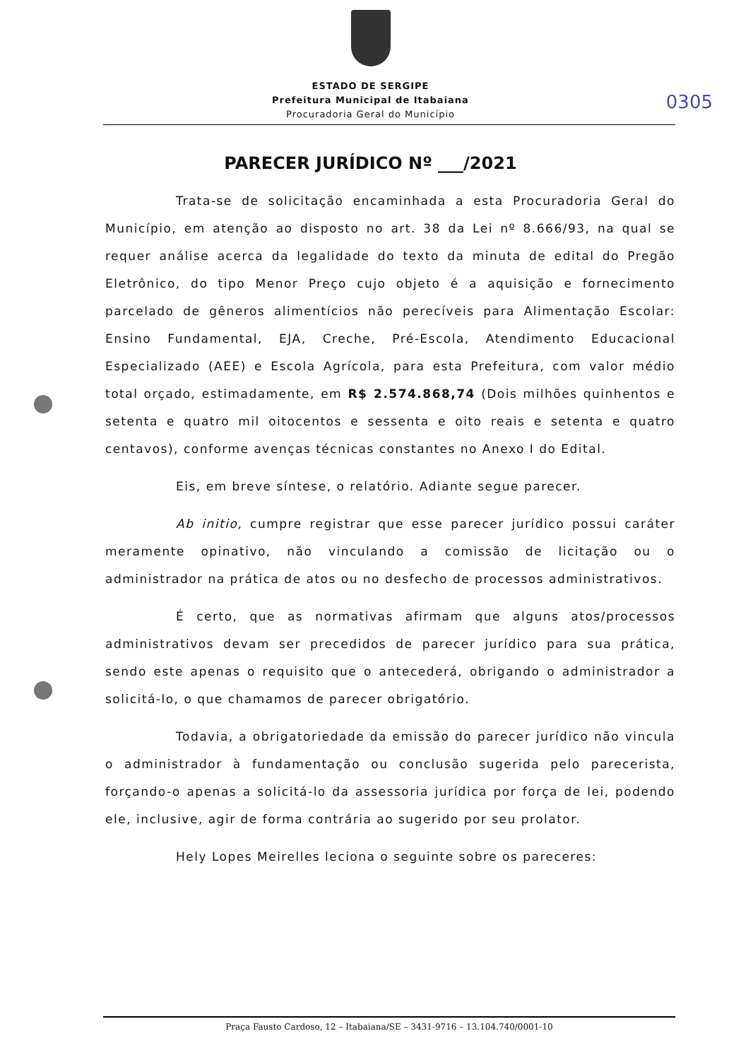0305
ESTADO DE SERGIPE
Prefeitura Municipal de Itabaiana
Procuradoria Geral do Município
PARECER JURÍDICO Nº ___/2021
Trata-se de solicitação encaminhada a esta Procuradoria Geral do Município, em atenção ao disposto no art. 38 da Lei nº 8.666/93, na qual se requer análise acerca da legalidade do texto da minuta de edital do Pregão Eletrônico, do tipo Menor Preço cujo objeto é a aquisição e fornecimento parcelado de gêneros alimentícios não perecíveis para Alimentação Escolar: Ensino Fundamental, EJA, Creche, Pré-Escola, Atendimento Educacional Especializado (AEE) e Escola Agrícola, para esta Prefeitura, com valor médio total orçado, estimadamente, em R$ 2.574.868,74 (Dois milhões quinhentos e setenta e quatro mil oitocentos e sessenta e oito reais e setenta e quatro centavos), conforme avenças técnicas constantes no Anexo I do Edital.
Eis, em breve síntese, o relatório. Adiante segue parecer.
Ab initio, cumpre registrar que esse parecer jurídico possui caráter meramente opinativo, não vinculando a comissão de licitação ou o administrador na prática de atos ou no desfecho de processos administrativos.
É certo, que as normativas afirmam que alguns atos/processos administrativos devam ser precedidos de parecer jurídico para sua prática, sendo este apenas o requisito que o antecederá, obrigando o administrador a solicitá-lo, o que chamamos de parecer obrigatório.
Todavia, a obrigatoriedade da emissão do parecer jurídico não vincula o administrador à fundamentação ou conclusão sugerida pelo parecerista, forçando-o apenas a solicitá-lo da assessoria jurídica por força de lei, podendo ele, inclusive, agir de forma contrária ao sugerido por seu prolator.
Hely Lopes Meirelles leciona o seguinte sobre os pareceres:
Praça Fausto Cardoso, 12 – Itabaiana/SE – 3431-9716 – 13.104.740/0001-10